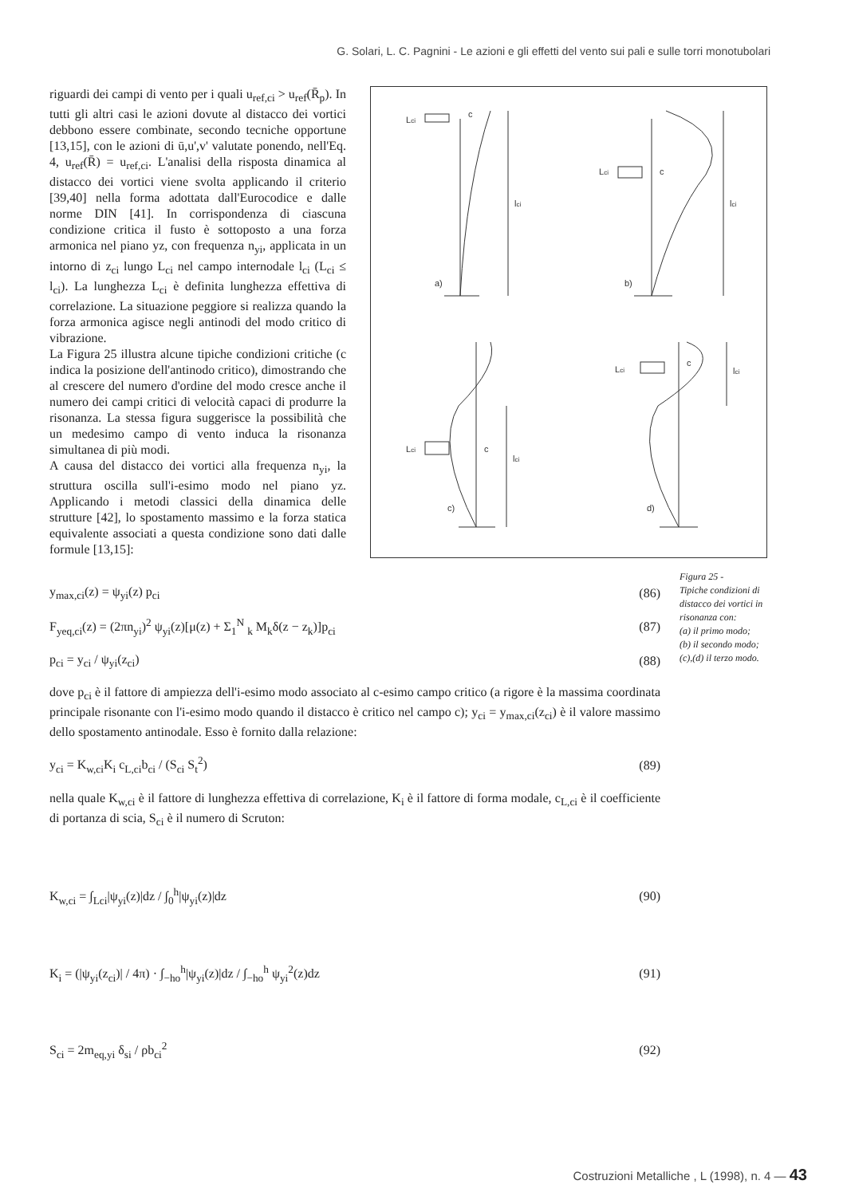G. Solari, L. C. Pagnini - Le azioni e gli effetti del vento sui pali e sulle torri monotubolari
riguardi dei campi di vento per i quali u<sub>ref,ci</sub> > u<sub>ref</sub>(R̄<sub>p</sub>). In tutti gli altri casi le azioni dovute al distacco dei vortici debbono essere combinate, secondo tecniche opportune [13,15], con le azioni di ū,u',v' valutate ponendo, nell'Eq. 4, u<sub>ref</sub>(R̄) = u<sub>ref,ci</sub>. L'analisi della risposta dinamica al distacco dei vortici viene svolta applicando il criterio [39,40] nella forma adottata dall'Eurocodice e dalle norme DIN [41]. In corrispondenza di ciascuna condizione critica il fusto è sottoposto a una forza armonica nel piano yz, con frequenza n<sub>yi</sub>, applicata in un intorno di z<sub>ci</sub> lungo L<sub>ci</sub> nel campo internodale l<sub>ci</sub> (L<sub>ci</sub> ≤ l<sub>ci</sub>). La lunghezza L<sub>ci</sub> è definita lunghezza effettiva di correlazione. La situazione peggiore si realizza quando la forza armonica agisce negli antinodi del modo critico di vibrazione.
La Figura 25 illustra alcune tipiche condizioni critiche (c indica la posizione dell'antinodo critico), dimostrando che al crescere del numero d'ordine del modo cresce anche il numero dei campi critici di velocità capaci di produrre la risonanza. La stessa figura suggerisce la possibilità che un medesimo campo di vento induca la risonanza simultanea di più modi.
A causa del distacco dei vortici alla frequenza n<sub>yi</sub>, la struttura oscilla sull'i-esimo modo nel piano yz. Applicando i metodi classici della dinamica delle strutture [42], lo spostamento massimo e la forza statica equivalente associati a questa condizione sono dati dalle formule [13,15]:
c
a)
c
b)
c
c)
c
d)
lci
lci
lci
lci
Lci
Lci
Lci
Lci
Figura 25 -
Tipiche condizioni di distacco dei vortici in risonanza con:
(a) il primo modo;
(b) il secondo modo;
(c),(d) il terzo modo.
y<sub>max,ci</sub>(z) = ψ<sub>yi</sub>(z) p<sub>ci</sub> (86)
F<sub>yeq,ci</sub>(z) = (2πn<sub>yi</sub>)<sup>2</sup> ψ<sub>yi</sub>(z)[μ(z) + Σ<sub>1</sub><sup>N</sup> <sub>k</sub> M<sub>k</sub>δ(z − z<sub>k</sub>)]p<sub>ci</sub> (87)
p<sub>ci</sub> = y<sub>ci</sub> / ψ<sub>yi</sub>(z<sub>ci</sub>) (88)
dove p<sub>ci</sub> è il fattore di ampiezza dell'i-esimo modo associato al c-esimo campo critico (a rigore è la massima coordinata principale risonante con l'i-esimo modo quando il distacco è critico nel campo c); y<sub>ci</sub> = y<sub>max,ci</sub>(z<sub>ci</sub>) è il valore massimo dello spostamento antinodale. Esso è fornito dalla relazione:
y<sub>ci</sub> = K<sub>w,ci</sub>K<sub>i</sub> c<sub>L,ci</sub>b<sub>ci</sub> / (S<sub>ci</sub> S<sub>t</sub><sup>2</sup>) (89)
nella quale K<sub>w,ci</sub> è il fattore di lunghezza effettiva di correlazione, K<sub>i</sub> è il fattore di forma modale, c<sub>L,ci</sub> è il coefficiente di portanza di scia, S<sub>ci</sub> è il numero di Scruton:
K<sub>w,ci</sub> = ∫<sub>Lci</sub>|ψ<sub>yi</sub>(z)|dz / ∫<sub>0</sub><sup>h</sup>|ψ<sub>yi</sub>(z)|dz (90)
K<sub>i</sub> = (|ψ<sub>yi</sub>(z<sub>ci</sub>)| / 4π) · ∫<sub>−ho</sub><sup>h</sup>|ψ<sub>yi</sub>(z)|dz / ∫<sub>−ho</sub><sup>h</sup> ψ<sub>yi</sub><sup>2</sup>(z)dz (91)
S<sub>ci</sub> = 2m<sub>eq,yi</sub> δ<sub>si</sub> / ρb<sub>ci</sub><sup>2</sup> (92)
Costruzioni Metalliche , L (1998), n. 4 — 43